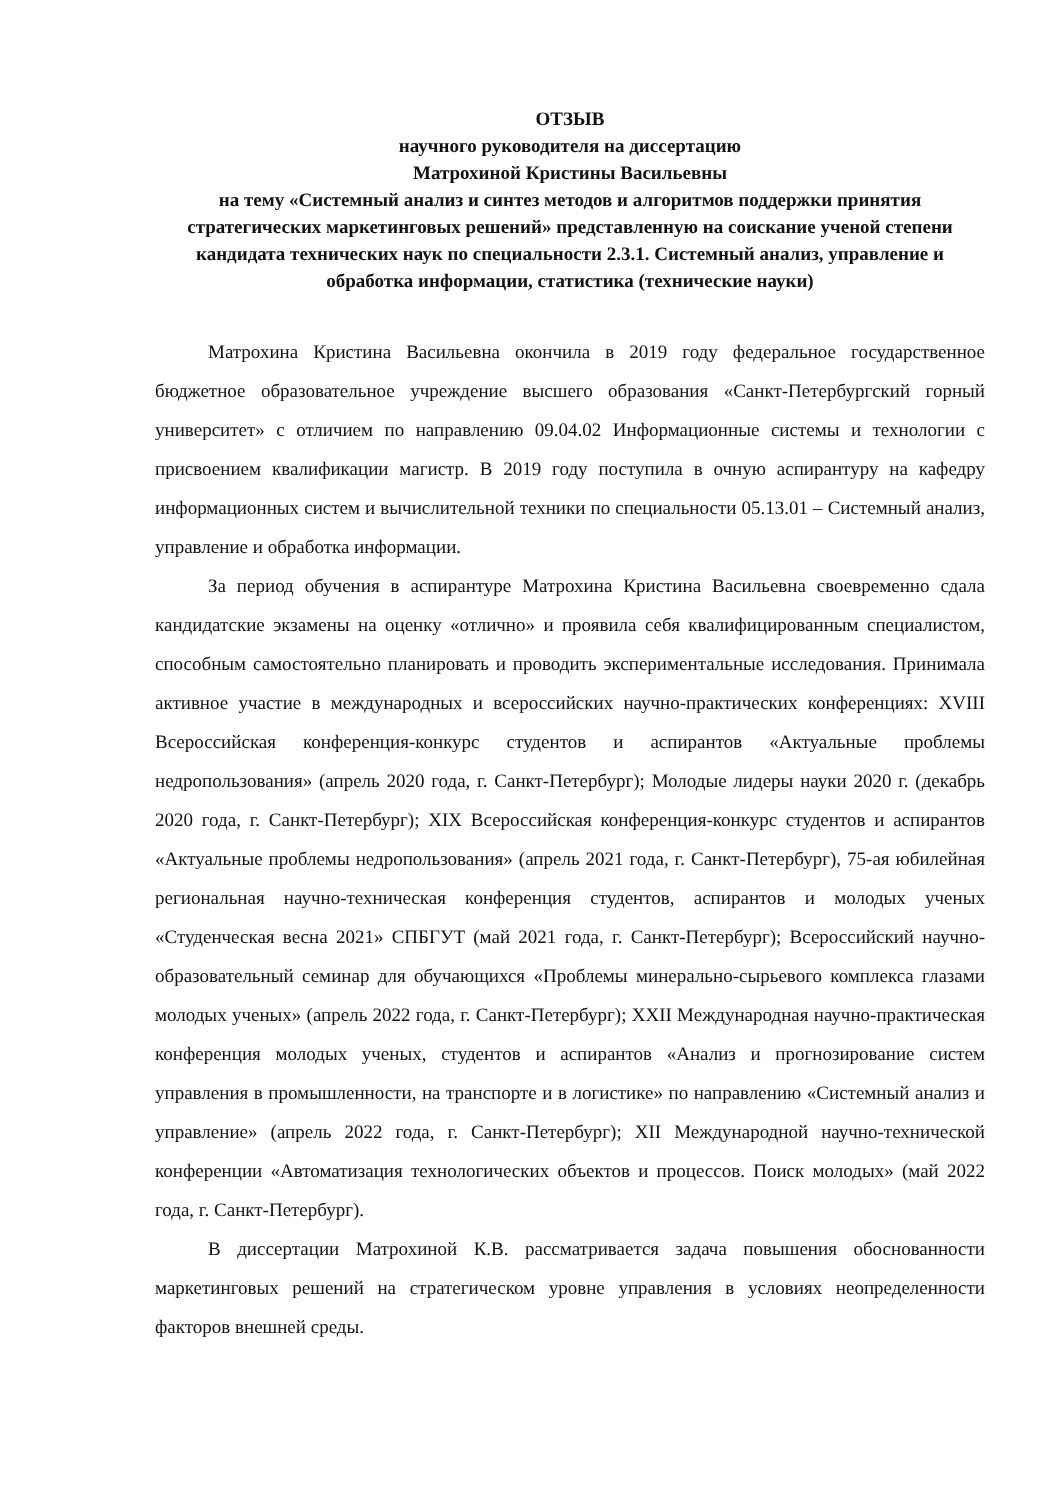ОТЗЫВ
научного руководителя на диссертацию
Матрохиной Кристины Васильевны
на тему «Системный анализ и синтез методов и алгоритмов поддержки принятия стратегических маркетинговых решений» представленную на соискание ученой степени кандидата технических наук по специальности 2.3.1. Системный анализ, управление и обработка информации, статистика (технические науки)
Матрохина Кристина Васильевна окончила в 2019 году федеральное государственное бюджетное образовательное учреждение высшего образования «Санкт-Петербургский горный университет» с отличием по направлению 09.04.02 Информационные системы и технологии с присвоением квалификации магистр. В 2019 году поступила в очную аспирантуру на кафедру информационных систем и вычислительной техники по специальности 05.13.01 – Системный анализ, управление и обработка информации.
За период обучения в аспирантуре Матрохина Кристина Васильевна своевременно сдала кандидатские экзамены на оценку «отлично» и проявила себя квалифицированным специалистом, способным самостоятельно планировать и проводить экспериментальные исследования. Принимала активное участие в международных и всероссийских научно-практических конференциях: XVIII Всероссийская конференция-конкурс студентов и аспирантов «Актуальные проблемы недропользования» (апрель 2020 года, г. Санкт-Петербург); Молодые лидеры науки 2020 г. (декабрь 2020 года, г. Санкт-Петербург); XIX Всероссийская конференция-конкурс студентов и аспирантов «Актуальные проблемы недропользования» (апрель 2021 года, г. Санкт-Петербург), 75-ая юбилейная региональная научно-техническая конференция студентов, аспирантов и молодых ученых «Студенческая весна 2021» СПБГУТ (май 2021 года, г. Санкт-Петербург); Всероссийский научно-образовательный семинар для обучающихся «Проблемы минерально-сырьевого комплекса глазами молодых ученых» (апрель 2022 года, г. Санкт-Петербург); XXII Международная научно-практическая конференция молодых ученых, студентов и аспирантов «Анализ и прогнозирование систем управления в промышленности, на транспорте и в логистике» по направлению «Системный анализ и управление» (апрель 2022 года, г. Санкт-Петербург); XII Международной научно-технической конференции «Автоматизация технологических объектов и процессов. Поиск молодых» (май 2022 года, г. Санкт-Петербург).
В диссертации Матрохиной К.В. рассматривается задача повышения обоснованности маркетинговых решений на стратегическом уровне управления в условиях неопределенности факторов внешней среды.